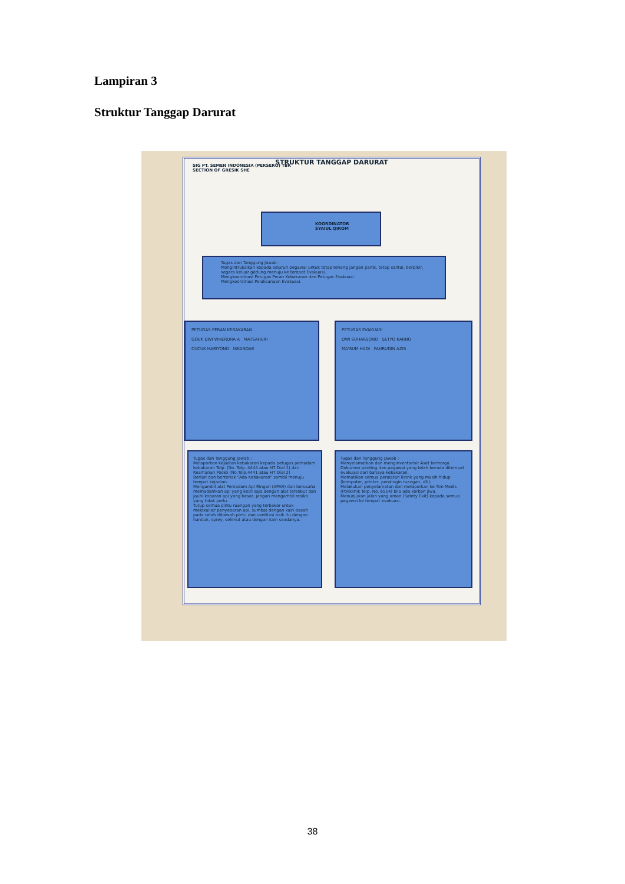Lampiran 3
Struktur Tanggap Darurat
SIG PT. SEMEN INDONESIA (PERSERO) TBK
SECTION OF GRESIK SHE
STRUKTUR TANGGAP DARURAT
KOORDINATOR
SYAIUL QIROM
Tugas dan Tanggung Jawab :
Mengintruksikan kepada seluruh pegawai untuk tetap tenang jangan panik, tetap santai, berpikir, segera keluar gedung menuju ke tempat Evakuasi.
Mengkoordinasi Petugas Peran Kebakaran dan Petugas Evakuasi.
Mengkoordinasi Pelaksanaan Evakuasi.
PETUGAS PERAN KEBAKARAN
GOEK DWI WHERDRA A MATSAHERI
CUCUK HARIYONO ISKANDAR
PETUGAS EVAKUASI
DWI SUHARSONO SETYO KARNO
MA'SUM HADI FAHRUDIN AZIS
Tugas dan Tanggung Jawab :
Melaporkan kejadian kebakaran kepada petugas pemadam kebakaran Telp. (No. Telp. 4444 atau HT Dial 1) dan Keamanan Posko (No.Telp.4441 atau HT Dial 2)
Berlari dan berteriak "Ada Kebakaran" sambil menuju tempat kejadian.
Mengambil alat Pemadam Api Ringan (APAR) dan berusaha memadamkan api yang kecil saja dengan alat tersebut dan jauhi kobaran api yang besar, jangan mengambil resiko yang tidak perlu.
Tutup semua pintu ruangan yang terbakar untuk melokalisir penyebaran api, sumbat dengan kain basah pada celah dibawah pintu dan ventilasi baik itu dengan handuk, sprey, selimut atau dengan kain seadanya.
Tugas dan Tanggung Jawab :
Menyelamatkan dan menginventarisir Aset berharga Dokumen penting dan pegawai yang telah berada ditempat evakuasi dari bahaya kebakaran.
Mematikan semua peralatan listrik yang masih hidup (komputer, printer, pendingin ruangan, dll.)
Melakukan penyelamatan dan melaporkan ke Tim Medis (Poliklinik Telp. No. 6514) bila ada korban jiwa.
Menunjukan jalan yang aman (Safety Exit) kepada semua pegawai ke tempat evakuasi.
38